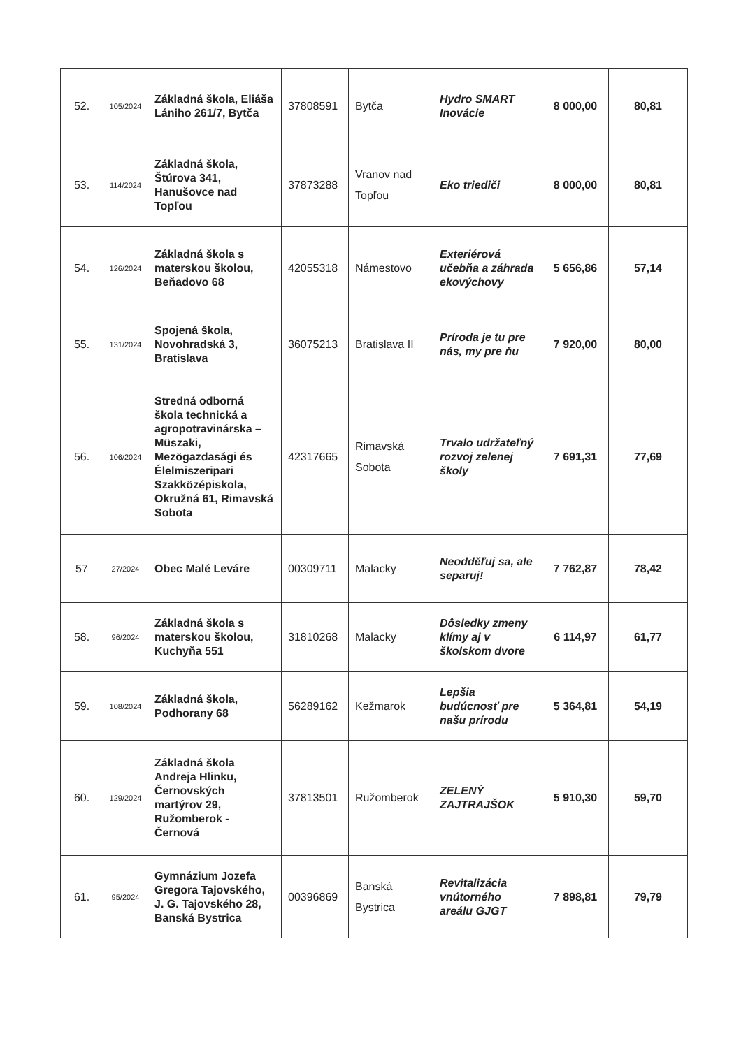| 52. | 105/2024 | Základná škola, Eliáša Lániho 261/7, Bytča | 37808591 | Bytča | Hydro SMART Inovácie | 8 000,00 | 80,81 |
| 53. | 114/2024 | Základná škola, Štúrova 341, Hanušovce nad Topľou | 37873288 | Vranov nad Topľou | Eko triediči | 8 000,00 | 80,81 |
| 54. | 126/2024 | Základná škola s materskou školou, Beňadovo 68 | 42055318 | Námestovo | Exteriérová učebňa a záhrada ekovýchovy | 5 656,86 | 57,14 |
| 55. | 131/2024 | Spojená škola, Novohradská 3, Bratislava | 36075213 | Bratislava II | Príroda je tu pre nás, my pre ňu | 7 920,00 | 80,00 |
| 56. | 106/2024 | Stredná odborná škola technická a agropotravinárska – Müszaki, Mezögazdasági és Élelmiszeripari Szakközépiskola, Okružná 61, Rimavská Sobota | 42317665 | Rimavská Sobota | Trvalo udržateľný rozvoj zelenej školy | 7 691,31 | 77,69 |
| 57 | 27/2024 | Obec Malé Leváre | 00309711 | Malacky | Neodděľuj sa, ale separuj! | 7 762,87 | 78,42 |
| 58. | 96/2024 | Základná škola s materskou školou, Kuchyňa 551 | 31810268 | Malacky | Dôsledky zmeny klímy aj v školskom dvore | 6 114,97 | 61,77 |
| 59. | 108/2024 | Základná škola, Podhorany 68 | 56289162 | Kežmarok | Lepšia budúcnosť pre našu prírodu | 5 364,81 | 54,19 |
| 60. | 129/2024 | Základná škola Andreja Hlinku, Černovských martýrov 29, Ružomberok - Černová | 37813501 | Ružomberok | ZELENÝ ZAJTRAJŠOK | 5 910,30 | 59,70 |
| 61. | 95/2024 | Gymnázium Jozefa Gregora Tajovského, J. G. Tajovského 28, Banská Bystrica | 00396869 | Banská Bystrica | Revitalizácia vnútorného areálu GJGT | 7 898,81 | 79,79 |